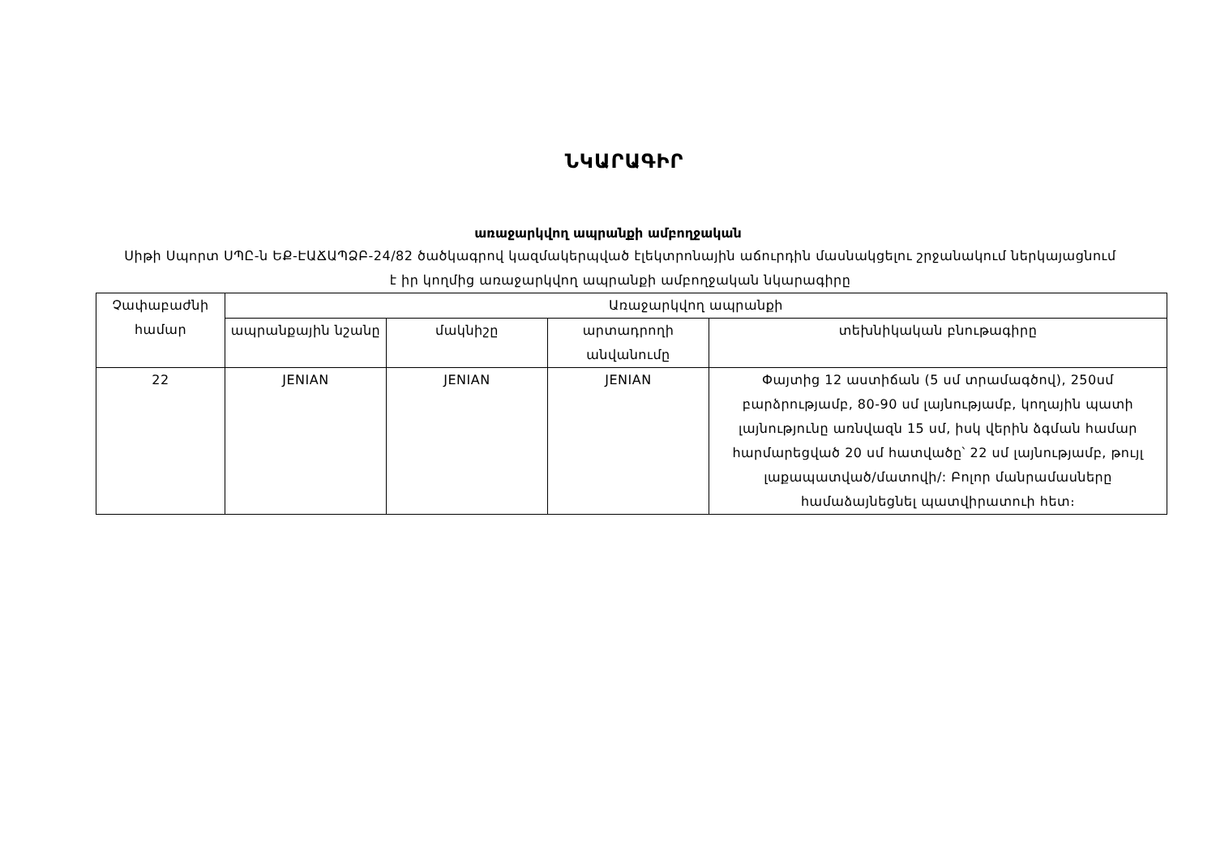ՆԿԱՐԱԳԻՐ
առաջարկվող ապրանքի ամբողջական
Սիթի Սպորտ ՍՊԸ-ն ԵՔ-ԷԱՃԱՊՁԲ-24/82 ծածկագրով կազմակերպված էլեկտրոնային աճուրդին մասնակցելու շրջանակում ներկայացնում է իր կողմից առաջարկվող ապրանքի ամբողջական նկարագիրը
| Չափաբաժնի համար | Առաջարկվող ապրանքի | | | |
| --- | --- | --- | --- | --- |
| | ապրանքային նշանը | մակնիշը | արտադրողի անվանումը | տեխնիկական բնութագիրը |
| 22 | JENIAN | JENIAN | JENIAN | Փայտից 12 աստիճան (5 սմ տրամագծով), 250սմ բարձրությամբ, 80-90 սմ լայնությամբ, կողային պատի լայնությունը առնվազն 15 սմ, իսկ վերին ձգման համար հարմարեցված 20 սմ հատվածը՝ 22 սմ լայնությամբ, թույլ լաքապատված/մատովի/: Բոլոր մանրամասները համաձայնեցնել պատվիրատուի հետ։ |